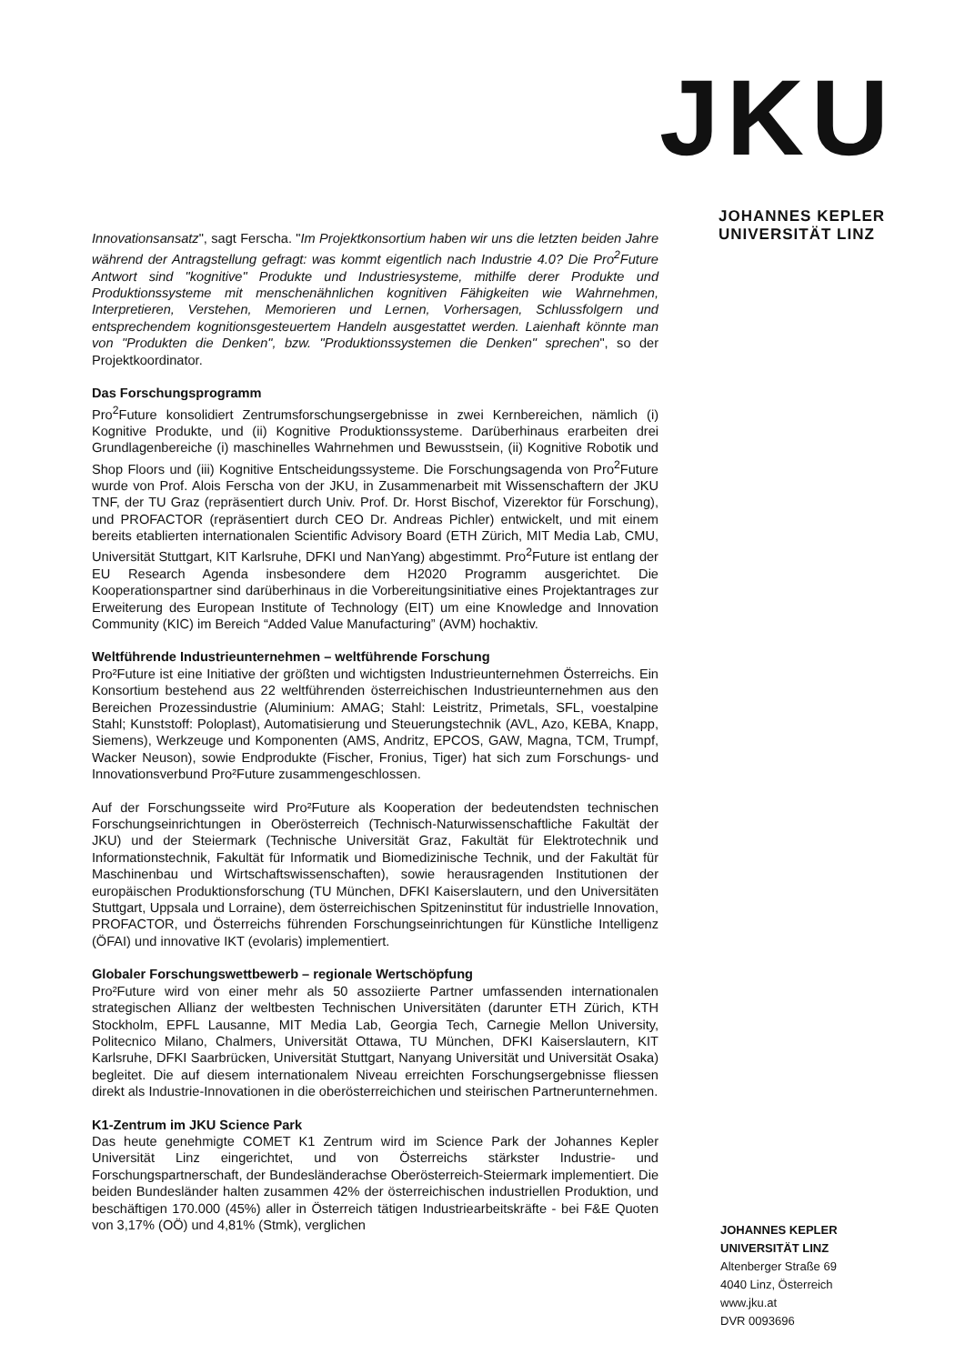JKU
JOHANNES KEPLER
UNIVERSITÄT LINZ
Innovationsansatz", sagt Ferscha. "Im Projektkonsortium haben wir uns die letzten beiden Jahre während der Antragstellung gefragt: was kommt eigentlich nach Industrie 4.0? Die Pro<sup>2</sup>Future Antwort sind "kognitive" Produkte und Industriesysteme, mithilfe derer Produkte und Produktionssysteme mit menschenähnlichen kognitiven Fähigkeiten wie Wahrnehmen, Interpretieren, Verstehen, Memorieren und Lernen, Vorhersagen, Schlussfolgern und entsprechendem kognitionsgesteuertem Handeln ausgestattet werden. Laienhaft könnte man von "Produkten die Denken", bzw. "Produktionssystemen die Denken" sprechen", so der Projektkoordinator.
Das Forschungsprogramm
Pro<sup>2</sup>Future konsolidiert Zentrumsforschungsergebnisse in zwei Kernbereichen, nämlich (i) Kognitive Produkte, und (ii) Kognitive Produktionssysteme. Darüberhinaus erarbeiten drei Grundlagenbereiche (i) maschinelles Wahrnehmen und Bewusstsein, (ii) Kognitive Robotik und Shop Floors und (iii) Kognitive Entscheidungssysteme. Die Forschungsagenda von Pro<sup>2</sup>Future wurde von Prof. Alois Ferscha von der JKU, in Zusammenarbeit mit Wissenschaftern der JKU TNF, der TU Graz (repräsentiert durch Univ. Prof. Dr. Horst Bischof, Vizerektor für Forschung), und PROFACTOR (repräsentiert durch CEO Dr. Andreas Pichler) entwickelt, und mit einem bereits etablierten internationalen Scientific Advisory Board (ETH Zürich, MIT Media Lab, CMU, Universität Stuttgart, KIT Karlsruhe, DFKI und NanYang) abgestimmt. Pro<sup>2</sup>Future ist entlang der EU Research Agenda insbesondere dem H2020 Programm ausgerichtet. Die Kooperationspartner sind darüberhinaus in die Vorbereitungsinitiative eines Projektantrages zur Erweiterung des European Institute of Technology (EIT) um eine Knowledge and Innovation Community (KIC) im Bereich “Added Value Manufacturing” (AVM) hochaktiv.
Weltführende Industrieunternehmen – weltführende Forschung
Pro²Future ist eine Initiative der größten und wichtigsten Industrieunternehmen Österreichs. Ein Konsortium bestehend aus 22 weltführenden österreichischen Industrieunternehmen aus den Bereichen Prozessindustrie (Aluminium: AMAG; Stahl: Leistritz, Primetals, SFL, voestalpine Stahl; Kunststoff: Poloplast), Automatisierung und Steuerungstechnik (AVL, Azo, KEBA, Knapp, Siemens), Werkzeuge und Komponenten (AMS, Andritz, EPCOS, GAW, Magna, TCM, Trumpf, Wacker Neuson), sowie Endprodukte (Fischer, Fronius, Tiger) hat sich zum Forschungs- und Innovationsverbund Pro²Future zusammengeschlossen.
Auf der Forschungsseite wird Pro²Future als Kooperation der bedeutendsten technischen Forschungseinrichtungen in Oberösterreich (Technisch-Naturwissenschaftliche Fakultät der JKU) und der Steiermark (Technische Universität Graz, Fakultät für Elektrotechnik und Informationstechnik, Fakultät für Informatik und Biomedizinische Technik, und der Fakultät für Maschinenbau und Wirtschaftswissenschaften), sowie herausragenden Institutionen der europäischen Produktionsforschung (TU München, DFKI Kaiserslautern, und den Universitäten Stuttgart, Uppsala und Lorraine), dem österreichischen Spitzeninstitut für industrielle Innovation, PROFACTOR, und Österreichs führenden Forschungseinrichtungen für Künstliche Intelligenz (ÖFAI) und innovative IKT (evolaris) implementiert.
Globaler Forschungswettbewerb – regionale Wertschöpfung
Pro²Future wird von einer mehr als 50 assoziierte Partner umfassenden internationalen strategischen Allianz der weltbesten Technischen Universitäten (darunter ETH Zürich, KTH Stockholm, EPFL Lausanne, MIT Media Lab, Georgia Tech, Carnegie Mellon University, Politecnico Milano, Chalmers, Universität Ottawa, TU München, DFKI Kaiserslautern, KIT Karlsruhe, DFKI Saarbrücken, Universität Stuttgart, Nanyang Universität und Universität Osaka) begleitet. Die auf diesem internationalem Niveau erreichten Forschungsergebnisse fliessen direkt als Industrie-Innovationen in die oberösterreichichen und steirischen Partnerunternehmen.
K1-Zentrum im JKU Science Park
Das heute genehmigte COMET K1 Zentrum wird im Science Park der Johannes Kepler Universität Linz eingerichtet, und von Österreichs stärkster Industrie- und Forschungspartnerschaft, der Bundesländerachse Oberösterreich-Steiermark implementiert. Die beiden Bundesländer halten zusammen 42% der österreichischen industriellen Produktion, und beschäftigen 170.000 (45%) aller in Österreich tätigen Industriearbeitskräfte - bei F&E Quoten von 3,17% (OÖ) und 4,81% (Stmk), verglichen
JOHANNES KEPLER
UNIVERSITÄT LINZ
Altenberger Straße 69
4040 Linz, Österreich
www.jku.at
DVR 0093696